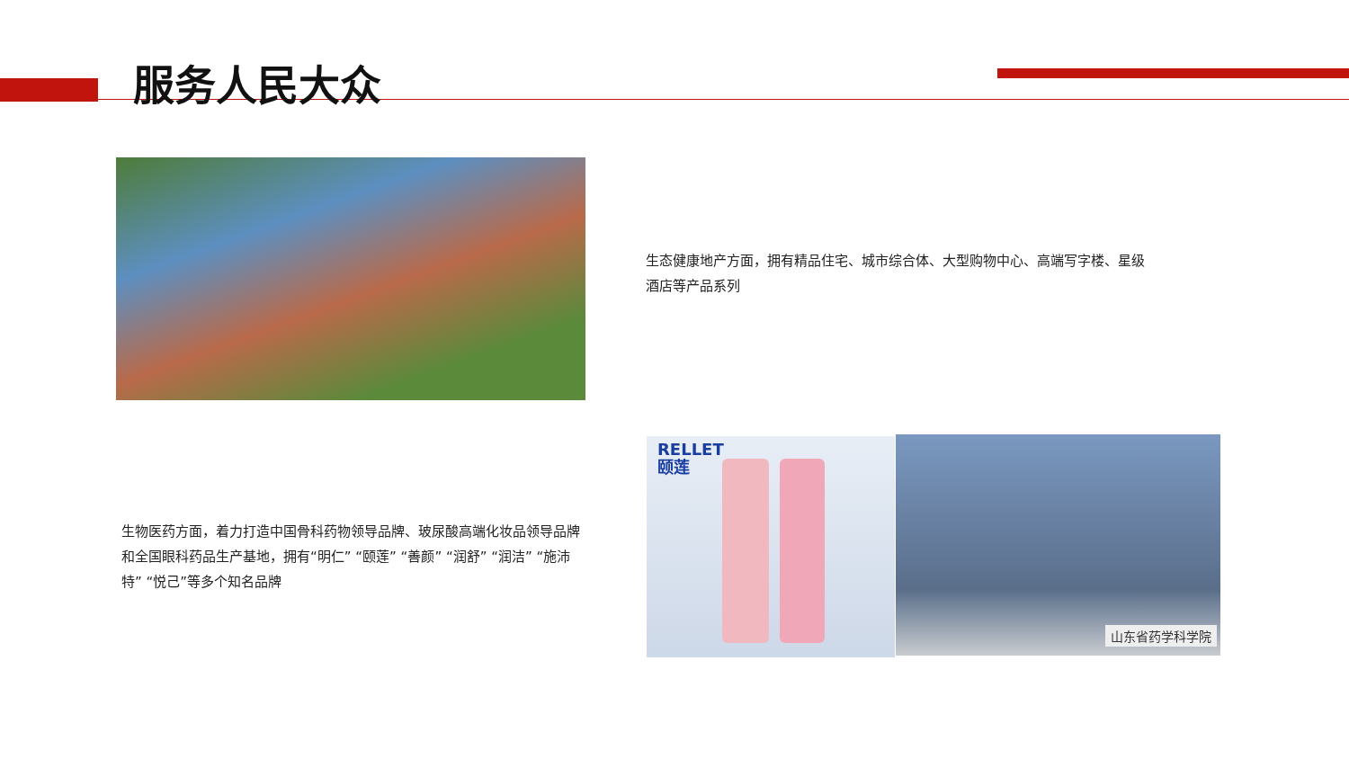服务人民大众
生态健康地产方面，拥有精品住宅、城市综合体、大型购物中心、高端写字楼、星级酒店等产品系列
生物医药方面，着力打造中国骨科药物领导品牌、玻尿酸高端化妆品领导品牌和全国眼科药品生产基地，拥有“明仁” “颐莲” “善颜” “润舒” “润洁” “施沛特” “悦己”等多个知名品牌
RELLET
颐莲
山东省药学科学院